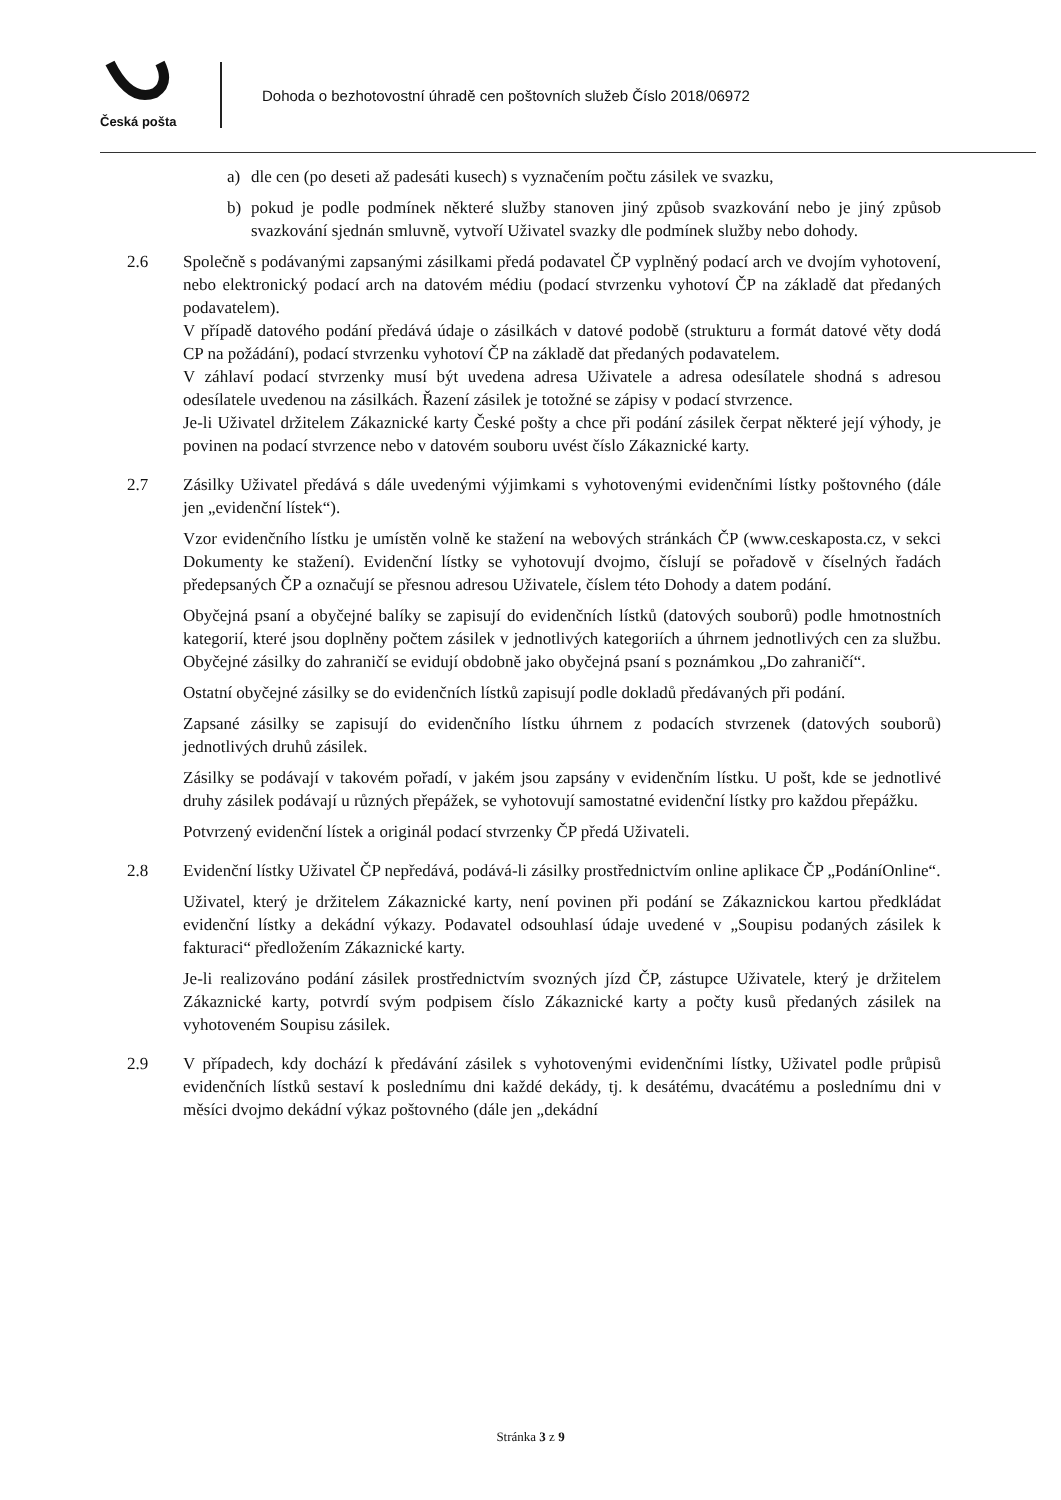Česká pošta
Dohoda o bezhotovostní úhradě cen poštovních služeb Číslo 2018/06972
a) dle cen (po deseti až padesáti kusech) s vyznačením počtu zásilek ve svazku,
b) pokud je podle podmínek některé služby stanoven jiný způsob svazkování nebo je jiný způsob svazkování sjednán smluvně, vytvoří Uživatel svazky dle podmínek služby nebo dohody.
2.6 Společně s podávanými zapsanými zásilkami předá podavatel ČP vyplněný podací arch ve dvojím vyhotovení, nebo elektronický podací arch na datovém médiu (podací stvrzenku vyhotoví ČP na základě dat předaných podavatelem).
V případě datového podání předává údaje o zásilkách v datové podobě (strukturu a formát datové věty dodá CP na požádání), podací stvrzenku vyhotoví ČP na základě dat předaných podavatelem.
V záhlaví podací stvrzenky musí být uvedena adresa Uživatele a adresa odesílatele shodná s adresou odesílatele uvedenou na zásilkách. Řazení zásilek je totožné se zápisy v podací stvrzence.
Je-li Uživatel držitelem Zákaznické karty České pošty a chce při podání zásilek čerpat některé její výhody, je povinen na podací stvrzence nebo v datovém souboru uvést číslo Zákaznické karty.
2.7 Zásilky Uživatel předává s dále uvedenými výjimkami s vyhotovenými evidenčními lístky poštovného (dále jen „evidenční lístek“).
Vzor evidenčního lístku je umístěn volně ke stažení na webových stránkách ČP (www.ceskaposta.cz, v sekci Dokumenty ke stažení). Evidenční lístky se vyhotovují dvojmo, číslují se pořadově v číselných řadách předepsaných ČP a označují se přesnou adresou Uživatele, číslem této Dohody a datem podání.
Obyčejná psaní a obyčejné balíky se zapisují do evidenčních lístků (datových souborů) podle hmotnostních kategorií, které jsou doplněny počtem zásilek v jednotlivých kategoriích a úhrnem jednotlivých cen za službu. Obyčejné zásilky do zahraničí se evidují obdobně jako obyčejná psaní s poznámkou „Do zahraničí“.
Ostatní obyčejné zásilky se do evidenčních lístků zapisují podle dokladů předávaných při podání.
Zapsané zásilky se zapisují do evidenčního lístku úhrnem z podacích stvrzenek (datových souborů) jednotlivých druhů zásilek.
Zásilky se podávají v takovém pořadí, v jakém jsou zapsány v evidenčním lístku. U pošt, kde se jednotlivé druhy zásilek podávají u různých přepážek, se vyhotovují samostatné evidenční lístky pro každou přepážku.
Potvrzený evidenční lístek a originál podací stvrzenky ČP předá Uživateli.
2.8 Evidenční lístky Uživatel ČP nepředává, podává-li zásilky prostřednictvím online aplikace ČP „PodáníOnline“.
Uživatel, který je držitelem Zákaznické karty, není povinen při podání se Zákaznickou kartou předkládat evidenční lístky a dekádní výkazy. Podavatel odsouhlasí údaje uvedené v „Soupisu podaných zásilek k fakturaci“ předložením Zákaznické karty.
Je-li realizováno podání zásilek prostřednictvím svozných jízd ČP, zástupce Uživatele, který je držitelem Zákaznické karty, potvrdí svým podpisem číslo Zákaznické karty a počty kusů předaných zásilek na vyhotoveném Soupisu zásilek.
2.9 V případech, kdy dochází k předávání zásilek s vyhotovenými evidenčními lístky, Uživatel podle průpisů evidenčních lístků sestaví k poslednímu dni každé dekády, tj. k desátému, dvacátému a poslednímu dni v měsíci dvojmo dekádní výkaz poštovného (dále jen „dekádní
Stránka 3 z 9